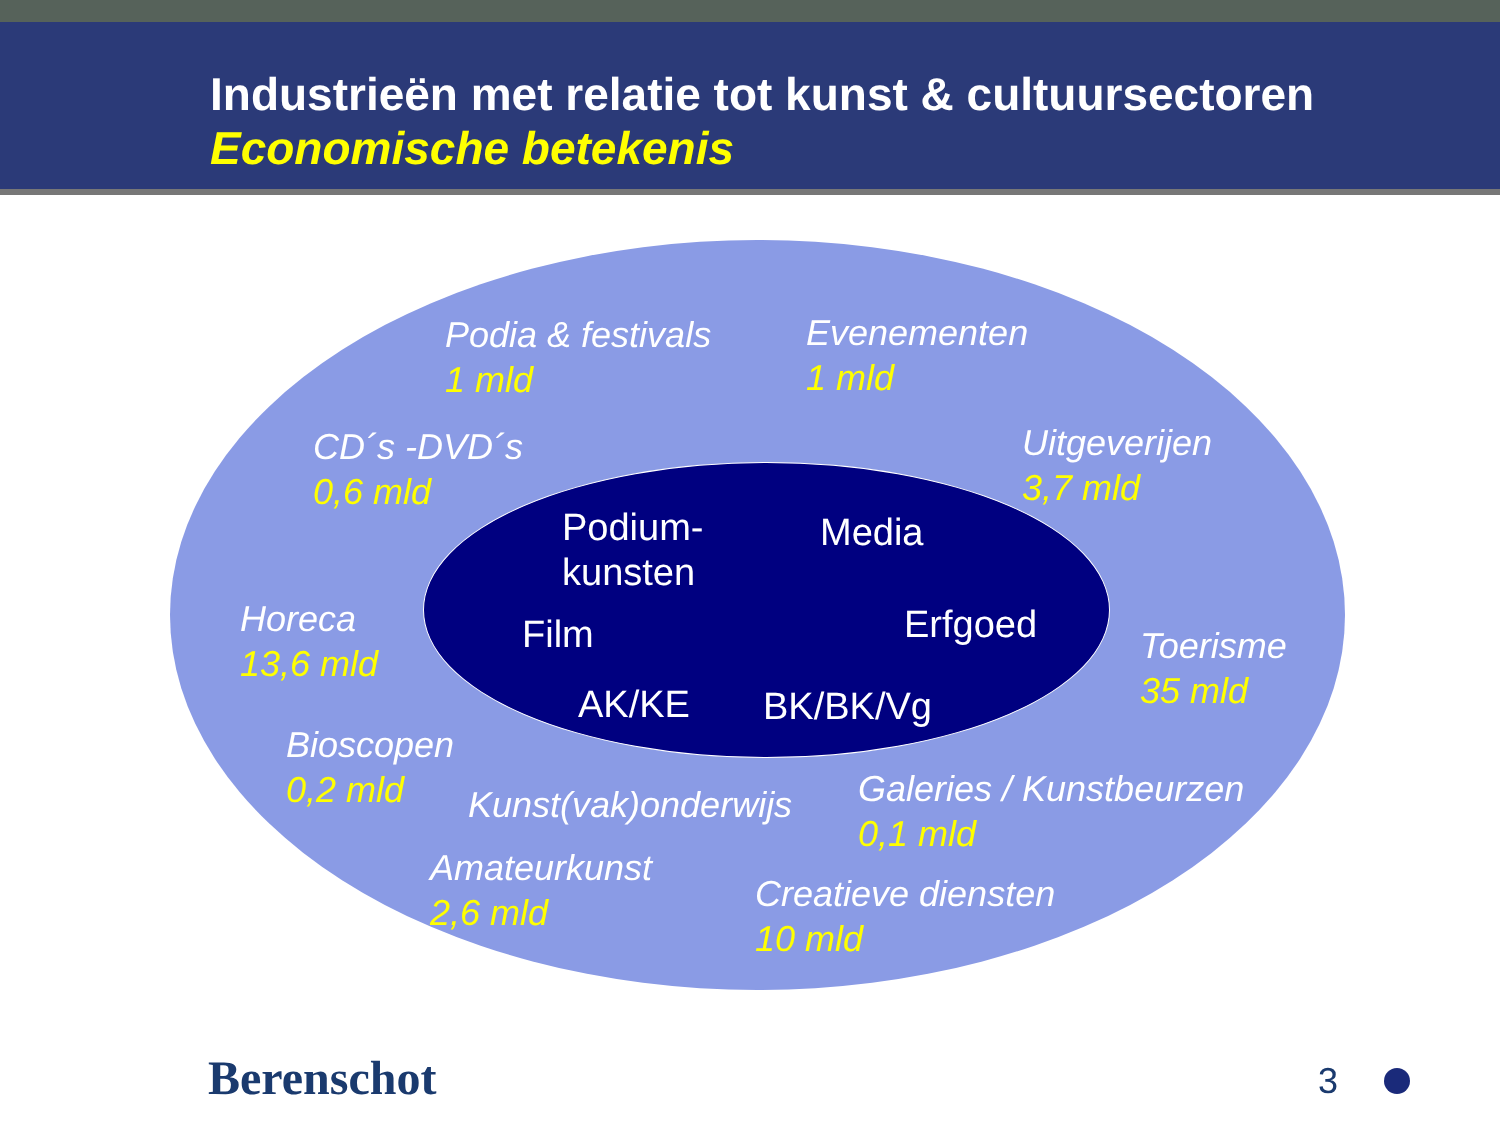Industrieën met relatie tot kunst & cultuursectoren
Economische betekenis
Podia & festivals
1 mld
Evenementen
1 mld
CD´s -DVD´s
0,6 mld
Uitgeverijen
3,7 mld
Podium-
kunsten
Media
Horeca
13,6 mld
Film Erfgoed Toerisme
35 mld
AK/KE BK/BK/Vg
Bioscopen
0,2 mld
Kunst(vak)onderwijs Galeries / Kunstbeurzen
0,1 mld
Amateurkunst
2,6 mld
Creatieve diensten
10 mld
Berenschot 3